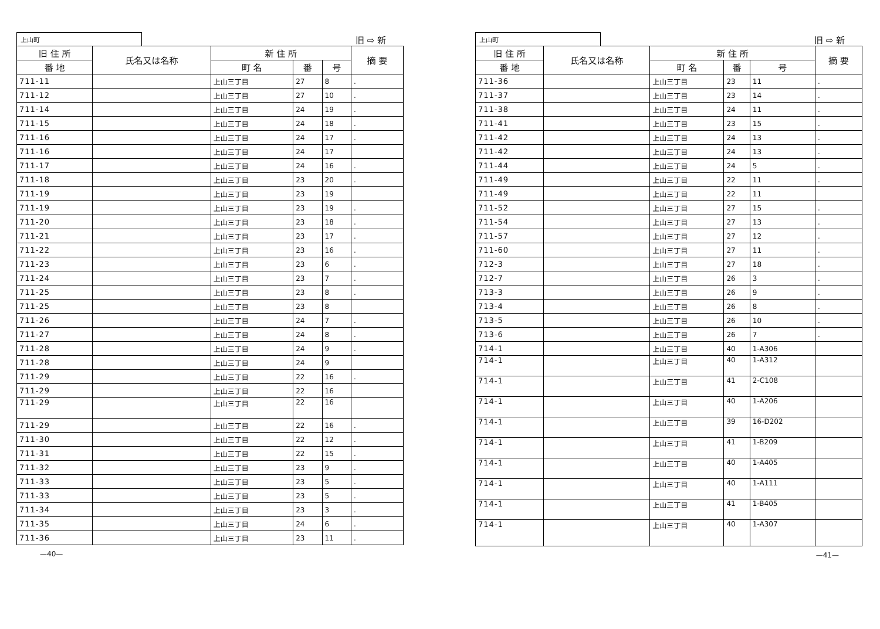上山町
旧 ⇨ 新
| 旧 住 所 | 氏名又は名称 | 新 住 所 | | | 摘 要 |
| --- | --- | --- | --- | --- | --- |
| 番 地 | | 町 名 | 番 | 号 | |
| 711-11 | | 上山三丁目 | 27 | 8 | . |
| 711-12 | | 上山三丁目 | 27 | 10 | . |
| 711-14 | | 上山三丁目 | 24 | 19 | . |
| 711-15 | | 上山三丁目 | 24 | 18 | . |
| 711-16 | | 上山三丁目 | 24 | 17 | . |
| 711-16 | | 上山三丁目 | 24 | 17 | |
| 711-17 | | 上山三丁目 | 24 | 16 | . |
| 711-18 | | 上山三丁目 | 23 | 20 | . |
| 711-19 | | 上山三丁目 | 23 | 19 | |
| 711-19 | | 上山三丁目 | 23 | 19 | . |
| 711-20 | | 上山三丁目 | 23 | 18 | . |
| 711-21 | | 上山三丁目 | 23 | 17 | . |
| 711-22 | | 上山三丁目 | 23 | 16 | . |
| 711-23 | | 上山三丁目 | 23 | 6 | . |
| 711-24 | | 上山三丁目 | 23 | 7 | . |
| 711-25 | | 上山三丁目 | 23 | 8 | . |
| 711-25 | | 上山三丁目 | 23 | 8 | |
| 711-26 | | 上山三丁目 | 24 | 7 | . |
| 711-27 | | 上山三丁目 | 24 | 8 | . |
| 711-28 | | 上山三丁目 | 24 | 9 | . |
| 711-28 | | 上山三丁目 | 24 | 9 | |
| 711-29 | | 上山三丁目 | 22 | 16 | . |
| 711-29 | | 上山三丁目 | 22 | 16 | |
| 711-29 | | 上山三丁目 | 22 | 16 | |
| 711-29 | | 上山三丁目 | 22 | 16 | . |
| 711-30 | | 上山三丁目 | 22 | 12 | . |
| 711-31 | | 上山三丁目 | 22 | 15 | . |
| 711-32 | | 上山三丁目 | 23 | 9 | . |
| 711-33 | | 上山三丁目 | 23 | 5 | . |
| 711-33 | | 上山三丁目 | 23 | 5 | . |
| 711-34 | | 上山三丁目 | 23 | 3 | . |
| 711-35 | | 上山三丁目 | 24 | 6 | . |
| 711-36 | | 上山三丁目 | 23 | 11 | . |
—40—
上山町
旧 ⇨ 新
| 旧 住 所 | 氏名又は名称 | 新 住 所 | | | 摘 要 |
| --- | --- | --- | --- | --- | --- |
| 番 地 | | 町 名 | 番 | 号 | |
| 711-36 | | 上山三丁目 | 23 | 11 | . |
| 711-37 | | 上山三丁目 | 23 | 14 | . |
| 711-38 | | 上山三丁目 | 24 | 11 | . |
| 711-41 | | 上山三丁目 | 23 | 15 | . |
| 711-42 | | 上山三丁目 | 24 | 13 | . |
| 711-42 | | 上山三丁目 | 24 | 13 | . |
| 711-44 | | 上山三丁目 | 24 | 5 | . |
| 711-49 | | 上山三丁目 | 22 | 11 | . |
| 711-49 | | 上山三丁目 | 22 | 11 | |
| 711-52 | | 上山三丁目 | 27 | 15 | . |
| 711-54 | | 上山三丁目 | 27 | 13 | . |
| 711-57 | | 上山三丁目 | 27 | 12 | . |
| 711-60 | | 上山三丁目 | 27 | 11 | . |
| 712-3 | | 上山三丁目 | 27 | 18 | . |
| 712-7 | | 上山三丁目 | 26 | 3 | . |
| 713-3 | | 上山三丁目 | 26 | 9 | . |
| 713-4 | | 上山三丁目 | 26 | 8 | . |
| 713-5 | | 上山三丁目 | 26 | 10 | . |
| 713-6 | | 上山三丁目 | 26 | 7 | . |
| 714-1 | | 上山三丁目 | 40 | 1-A306 | |
| 714-1 | | 上山三丁目 | 40 | 1-A312 | |
| 714-1 | | 上山三丁目 | 41 | 2-C108 | |
| 714-1 | | 上山三丁目 | 40 | 1-A206 | |
| 714-1 | | 上山三丁目 | 39 | 16-D202 | |
| 714-1 | | 上山三丁目 | 41 | 1-B209 | |
| 714-1 | | 上山三丁目 | 40 | 1-A405 | |
| 714-1 | | 上山三丁目 | 40 | 1-A111 | |
| 714-1 | | 上山三丁目 | 41 | 1-B405 | |
| 714-1 | | 上山三丁目 | 40 | 1-A307 | |
—41—